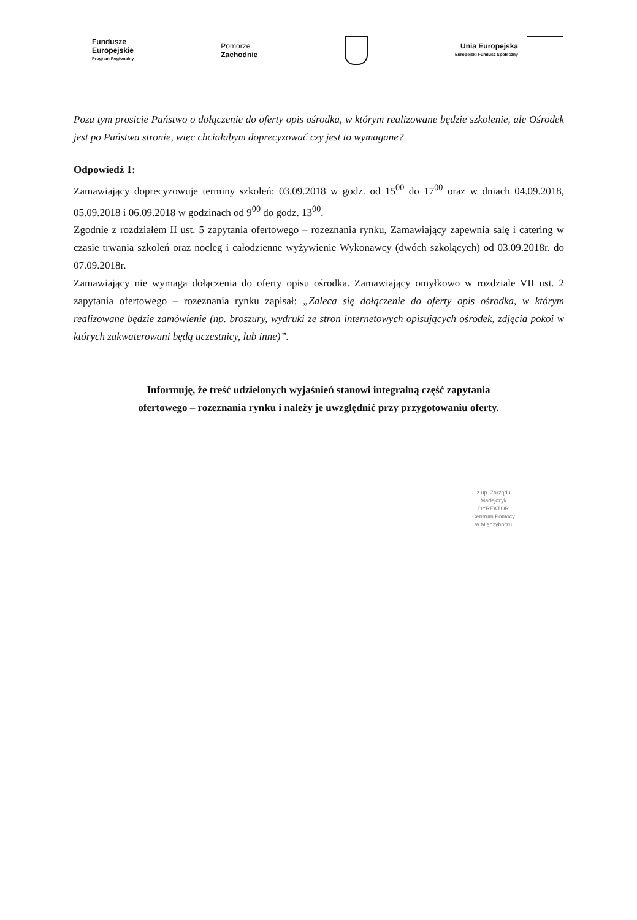Fundusze
Europejskie
Program Regionalny
Pomorze
Zachodnie
Unia Europejska
Europejski Fundusz Społeczny
Poza tym prosicie Państwo o dołączenie do oferty opis ośrodka, w którym realizowane będzie szkolenie, ale Ośrodek jest po Państwa stronie, więc chciałabym doprecyzować czy jest to wymagane?
Odpowiedź 1:
Zamawiający doprecyzowuje terminy szkoleń: 03.09.2018 w godz. od 15<sup>00</sup> do 17<sup>00</sup> oraz w dniach 04.09.2018, 05.09.2018 i 06.09.2018 w godzinach od 9<sup>00</sup> do godz. 13<sup>00</sup>.
Zgodnie z rozdziałem II ust. 5 zapytania ofertowego – rozeznania rynku, Zamawiający zapewnia salę i catering w czasie trwania szkoleń oraz nocleg i całodzienne wyżywienie Wykonawcy (dwóch szkolących) od 03.09.2018r. do 07.09.2018r.
Zamawiający nie wymaga dołączenia do oferty opisu ośrodka. Zamawiający omyłkowo w rozdziale VII ust. 2 zapytania ofertowego – rozeznania rynku zapisał: „Zaleca się dołączenie do oferty opis ośrodka, w którym realizowane będzie zamówienie (np. broszury, wydruki ze stron internetowych opisujących ośrodek, zdjęcia pokoi w których zakwaterowani będą uczestnicy, lub inne)”.
Informuję, że treść udzielonych wyjaśnień stanowi integralną część zapytania
ofertowego – rozeznania rynku i należy je uwzględnić przy przygotowaniu oferty.
z up. Zarządu
Madejczyk
DYREKTOR
Centrum Pomocy
w Międzyborzu